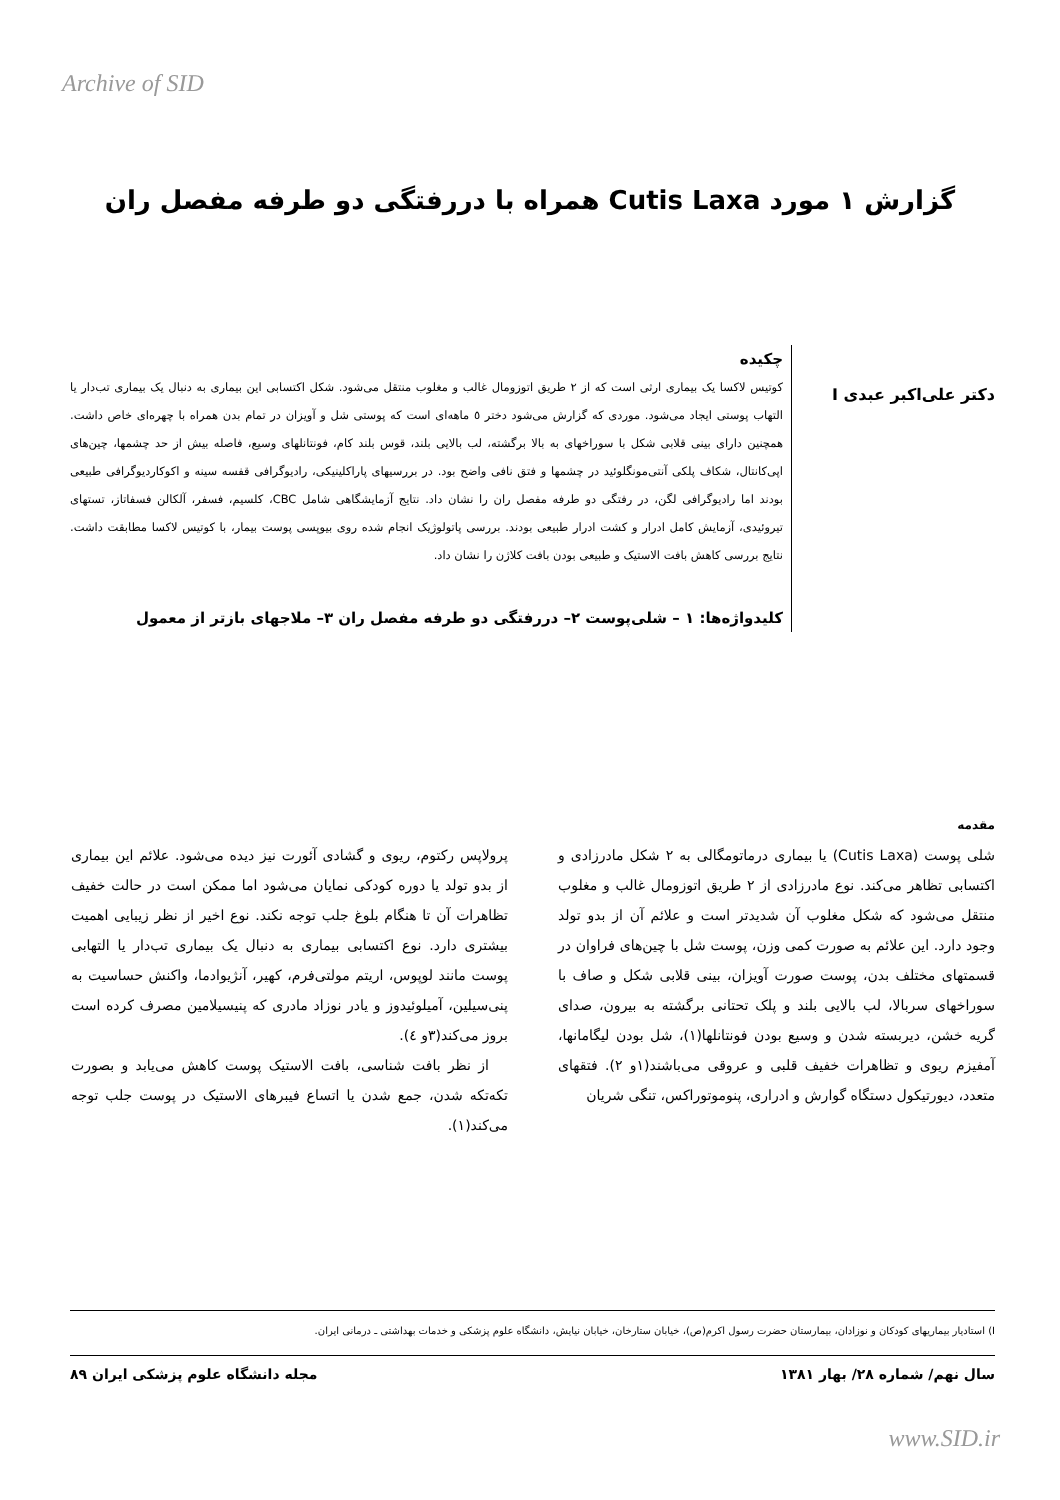Archive of SID
گزارش ۱ مورد Cutis Laxa همراه با دررفتگی دو طرفه مفصل ران
دکتر علی‌اکبر عبدی I
چکیده
کوتیس لاکسا یک بیماری ارثی است که از ۲ طریق اتوزومال غالب و مغلوب منتقل می‌شود. شکل اکتسابی این بیماری به دنبال یک بیماری تب‌دار یا التهاب پوستی ایجاد می‌شود. موردی که گزارش می‌شود دختر ٥ ماهه‌ای است که پوستی شل و آویزان در تمام بدن همراه با چهره‌ای خاص داشت. همچنین دارای بینی قلابی شکل با سوراخهای به بالا برگشته، لب بالایی بلند، قوس بلند کام، فونتانلهای وسیع، فاصله بیش از حد چشمها، چین‌های اپی‌کانتال، شکاف پلکی آنتی‌مونگلوئید در چشمها و فتق نافی واضح بود. در بررسیهای پاراکلینیکی، رادیوگرافی قفسه سینه و اکوکاردیوگرافی طبیعی بودند اما رادیوگرافی لگن، در رفتگی دو طرفه مفصل ران را نشان داد. نتایج آزمایشگاهی شامل CBC، کلسیم، فسفر، آلکالن فسفاتاز، تستهای تیروئیدی، آزمایش کامل ادرار و کشت ادرار طبیعی بودند. بررسی پاتولوژیک انجام شده روی بیوپسی پوست بیمار، با کوتیس لاکسا مطابقت داشت. نتایج بررسی کاهش بافت الاستیک و طبیعی بودن بافت کلاژن را نشان داد.
کلیدواژه‌ها: ۱ – شلی‌پوست ۲– دررفتگی دو طرفه مفصل ران ۳– ملاجهای بازتر از معمول
مقدمه
شلی پوست (Cutis Laxa) یا بیماری درماتومگالی به ۲ شکل مادرزادی و اکتسابی تظاهر می‌کند. نوع مادرزادی از ۲ طریق اتوزومال غالب و مغلوب منتقل می‌شود که شکل مغلوب آن شدیدتر است و علائم آن از بدو تولد وجود دارد. این علائم به صورت کمی وزن، پوست شل با چین‌های فراوان در قسمتهای مختلف بدن، پوست صورت آویزان، بینی قلابی شکل و صاف با سوراخهای سربالا، لب بالایی بلند و پلک تحتانی برگشته به بیرون، صدای گریه خشن، دیربسته شدن و وسیع بودن فونتانلها(۱)، شل بودن لیگامانها، آمفیزم ریوی و تظاهرات خفیف قلبی و عروقی می‌باشند(۱و ۲). فتقهای متعدد، دیورتیکول دستگاه گوارش و ادراری، پنوموتوراکس، تنگی شریان
پرولاپس رکتوم، ریوی و گشادی آئورت نیز دیده می‌شود. علائم این بیماری از بدو تولد یا دوره کودکی نمایان می‌شود اما ممکن است در حالت خفیف تظاهرات آن تا هنگام بلوغ جلب توجه نکند. نوع اخیر از نظر زیبایی اهمیت بیشتری دارد. نوع اکتسابی بیماری به دنبال یک بیماری تب‌دار یا التهابی پوست مانند لوپوس، اریتم مولتی‌فرم، کهیر، آنژیوادما، واکنش حساسیت به پنی‌سیلین، آمیلوئیدوز و یادر نوزاد مادری که پنیسیلامین مصرف کرده است بروز می‌کند(۳و ٤).
از نظر بافت شناسی، بافت الاستیک پوست کاهش می‌یابد و بصورت تکه‌تکه شدن، جمع شدن یا اتساع فیبرهای الاستیک در پوست جلب توجه می‌کند(۱).
I) استادیار بیماریهای کودکان و نوزادان، بیمارستان حضرت رسول اکرم(ص)، خیابان ستارخان، خیابان نیایش، دانشگاه علوم پزشکی و خدمات بهداشتی ـ درمانی ایران.
سال نهم/ شماره ۲۸/ بهار ۱۳۸۱ مجله دانشگاه علوم پزشکی ایران ۸۹
www.SID.ir